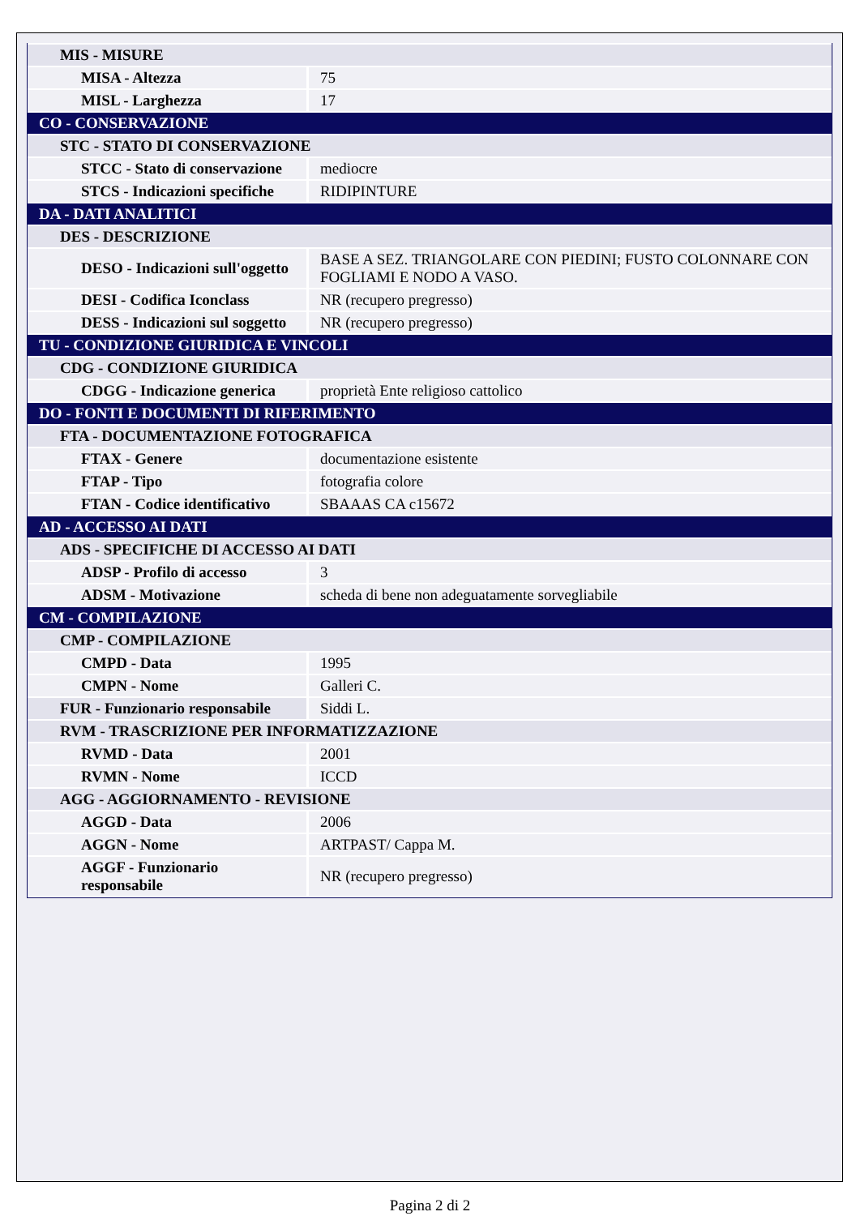| MIS - MISURE | |
| MISA - Altezza | 75 |
| MISL - Larghezza | 17 |
| CO - CONSERVAZIONE | |
| STC - STATO DI CONSERVAZIONE | |
| STCC - Stato di conservazione | mediocre |
| STCS - Indicazioni specifiche | RIDIPINTURE |
| DA - DATI ANALITICI | |
| DES - DESCRIZIONE | |
| DESO - Indicazioni sull'oggetto | BASE A SEZ. TRIANGOLARE CON PIEDINI; FUSTO COLONNARE CON FOGLIAMI E NODO A VASO. |
| DESI - Codifica Iconclass | NR (recupero pregresso) |
| DESS - Indicazioni sul soggetto | NR (recupero pregresso) |
| TU - CONDIZIONE GIURIDICA E VINCOLI | |
| CDG - CONDIZIONE GIURIDICA | |
| CDGG - Indicazione generica | proprietà Ente religioso cattolico |
| DO - FONTI E DOCUMENTI DI RIFERIMENTO | |
| FTA - DOCUMENTAZIONE FOTOGRAFICA | |
| FTAX - Genere | documentazione esistente |
| FTAP - Tipo | fotografia colore |
| FTAN - Codice identificativo | SBAAAS CA c15672 |
| AD - ACCESSO AI DATI | |
| ADS - SPECIFICHE DI ACCESSO AI DATI | |
| ADSP - Profilo di accesso | 3 |
| ADSM - Motivazione | scheda di bene non adeguatamente sorvegliabile |
| CM - COMPILAZIONE | |
| CMP - COMPILAZIONE | |
| CMPD - Data | 1995 |
| CMPN - Nome | Galleri C. |
| FUR - Funzionario responsabile | Siddi L. |
| RVM - TRASCRIZIONE PER INFORMATIZZAZIONE | |
| RVMD - Data | 2001 |
| RVMN - Nome | ICCD |
| AGG - AGGIORNAMENTO - REVISIONE | |
| AGGD - Data | 2006 |
| AGGN - Nome | ARTPAST/ Cappa M. |
| AGGF - Funzionario responsabile | NR (recupero pregresso) |
Pagina 2 di 2